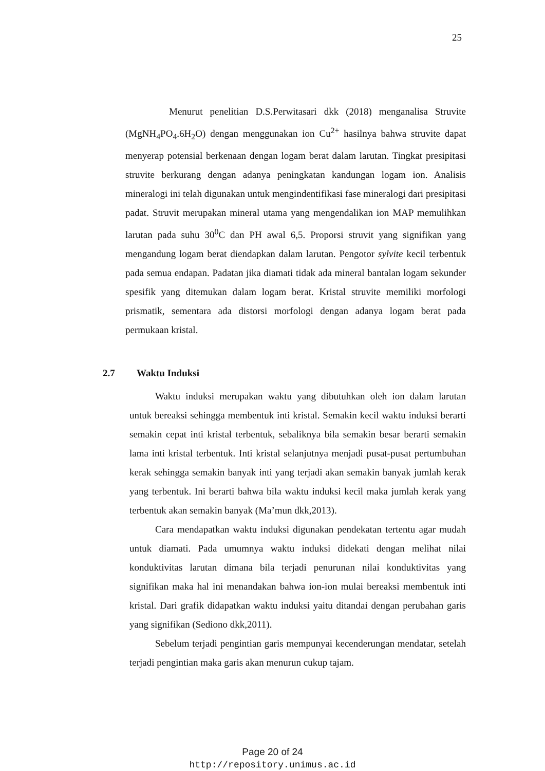25
Menurut penelitian D.S.Perwitasari dkk (2018) menganalisa Struvite (MgNH<sub>4</sub>PO<sub>4</sub>.6H<sub>2</sub>O) dengan menggunakan ion Cu<sup>2+</sup> hasilnya bahwa struvite dapat menyerap potensial berkenaan dengan logam berat dalam larutan. Tingkat presipitasi struvite berkurang dengan adanya peningkatan kandungan logam ion. Analisis mineralogi ini telah digunakan untuk mengindentifikasi fase mineralogi dari presipitasi padat. Struvit merupakan mineral utama yang mengendalikan ion MAP memulihkan larutan pada suhu 30<sup>0</sup>C dan PH awal 6,5. Proporsi struvit yang signifikan yang mengandung logam berat diendapkan dalam larutan. Pengotor sylvite kecil terbentuk pada semua endapan. Padatan jika diamati tidak ada mineral bantalan logam sekunder spesifik yang ditemukan dalam logam berat. Kristal struvite memiliki morfologi prismatik, sementara ada distorsi morfologi dengan adanya logam berat pada permukaan kristal.
2.7 Waktu Induksi
Waktu induksi merupakan waktu yang dibutuhkan oleh ion dalam larutan untuk bereaksi sehingga membentuk inti kristal. Semakin kecil waktu induksi berarti semakin cepat inti kristal terbentuk, sebaliknya bila semakin besar berarti semakin lama inti kristal terbentuk. Inti kristal selanjutnya menjadi pusat-pusat pertumbuhan kerak sehingga semakin banyak inti yang terjadi akan semakin banyak jumlah kerak yang terbentuk. Ini berarti bahwa bila waktu induksi kecil maka jumlah kerak yang terbentuk akan semakin banyak (Ma’mun dkk,2013).
Cara mendapatkan waktu induksi digunakan pendekatan tertentu agar mudah untuk diamati. Pada umumnya waktu induksi didekati dengan melihat nilai konduktivitas larutan dimana bila terjadi penurunan nilai konduktivitas yang signifikan maka hal ini menandakan bahwa ion-ion mulai bereaksi membentuk inti kristal. Dari grafik didapatkan waktu induksi yaitu ditandai dengan perubahan garis yang signifikan (Sediono dkk,2011).
Sebelum terjadi pengintian garis mempunyai kecenderungan mendatar, setelah terjadi pengintian maka garis akan menurun cukup tajam.
Page 20 of 24
http://repository.unimus.ac.id